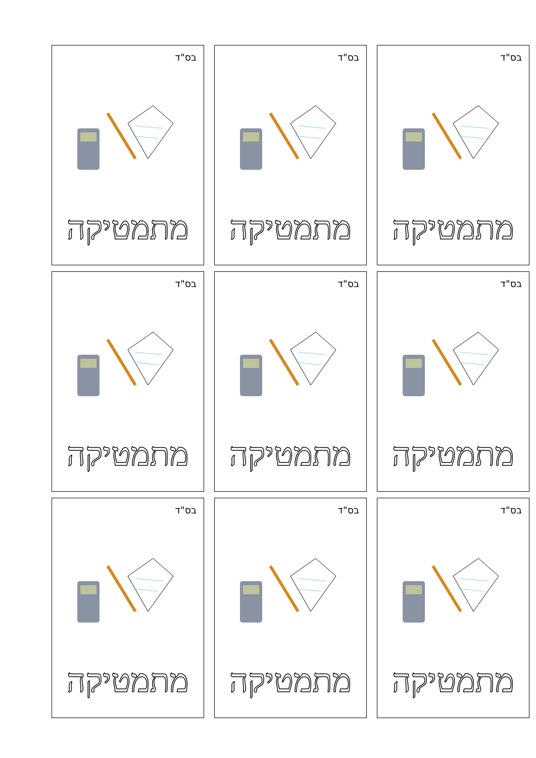בס"ד
מתמטיקה
בס"ד
מתמטיקה
בס"ד
מתמטיקה
בס"ד
מתמטיקה
בס"ד
מתמטיקה
בס"ד
מתמטיקה
בס"ד
מתמטיקה
בס"ד
מתמטיקה
בס"ד
מתמטיקה